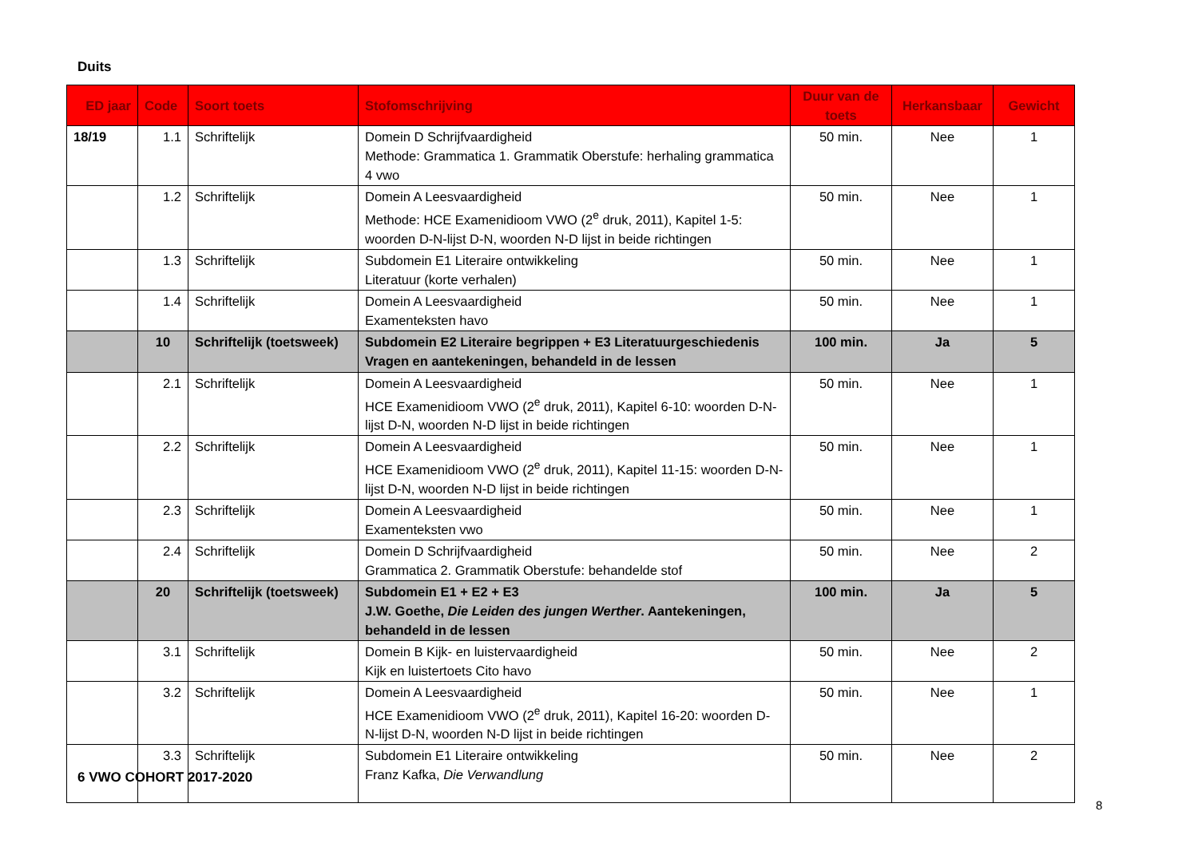Duits
| ED jaar | Code | Soort toets | Stofomschrijving | Duur van de toets | Herkansbaar | Gewicht |
| --- | --- | --- | --- | --- | --- | --- |
| 18/19 | 1.1 | Schriftelijk | Domein D Schrijfvaardigheid Methode: Grammatica 1. Grammatik Oberstufe: herhaling grammatica 4 vwo | 50 min. | Nee | 1 |
| | 1.2 | Schriftelijk | Domein A Leesvaardigheid Methode: HCE Examenidioom VWO (2<sup>e</sup> druk, 2011), Kapitel 1-5: woorden D-N-lijst D-N, woorden N-D lijst in beide richtingen | 50 min. | Nee | 1 |
| | 1.3 | Schriftelijk | Subdomein E1 Literaire ontwikkeling Literatuur (korte verhalen) | 50 min. | Nee | 1 |
| | 1.4 | Schriftelijk | Domein A Leesvaardigheid Examenteksten havo | 50 min. | Nee | 1 |
| | 10 | Schriftelijk (toetsweek) | Subdomein E2 Literaire begrippen + E3 Literatuurgeschiedenis Vragen en aantekeningen, behandeld in de lessen | 100 min. | Ja | 5 |
| | 2.1 | Schriftelijk | Domein A Leesvaardigheid HCE Examenidioom VWO (2<sup>e</sup> druk, 2011), Kapitel 6-10: woorden D-N-lijst D-N, woorden N-D lijst in beide richtingen | 50 min. | Nee | 1 |
| | 2.2 | Schriftelijk | Domein A Leesvaardigheid HCE Examenidioom VWO (2<sup>e</sup> druk, 2011), Kapitel 11-15: woorden D-N-lijst D-N, woorden N-D lijst in beide richtingen | 50 min. | Nee | 1 |
| | 2.3 | Schriftelijk | Domein A Leesvaardigheid Examenteksten vwo | 50 min. | Nee | 1 |
| | 2.4 | Schriftelijk | Domein D Schrijfvaardigheid Grammatica 2. Grammatik Oberstufe: behandelde stof | 50 min. | Nee | 2 |
| | 20 | Schriftelijk (toetsweek) | Subdomein E1 + E2 + E3 J.W. Goethe, Die Leiden des jungen Werther . Aantekeningen, behandeld in de lessen | 100 min. | Ja | 5 |
| | 3.1 | Schriftelijk | Domein B Kijk- en luistervaardigheid Kijk en luistertoets Cito havo | 50 min. | Nee | 2 |
| | 3.2 | Schriftelijk | Domein A Leesvaardigheid HCE Examenidioom VWO (2<sup>e</sup> druk, 2011), Kapitel 16-20: woorden D-N-lijst D-N, woorden N-D lijst in beide richtingen | 50 min. | Nee | 1 |
| | 3.3 | Schriftelijk | Subdomein E1 Literaire ontwikkeling Franz Kafka, Die Verwandlung | 50 min. | Nee | 2 |
6 VWO COHORT 2017-2020
8